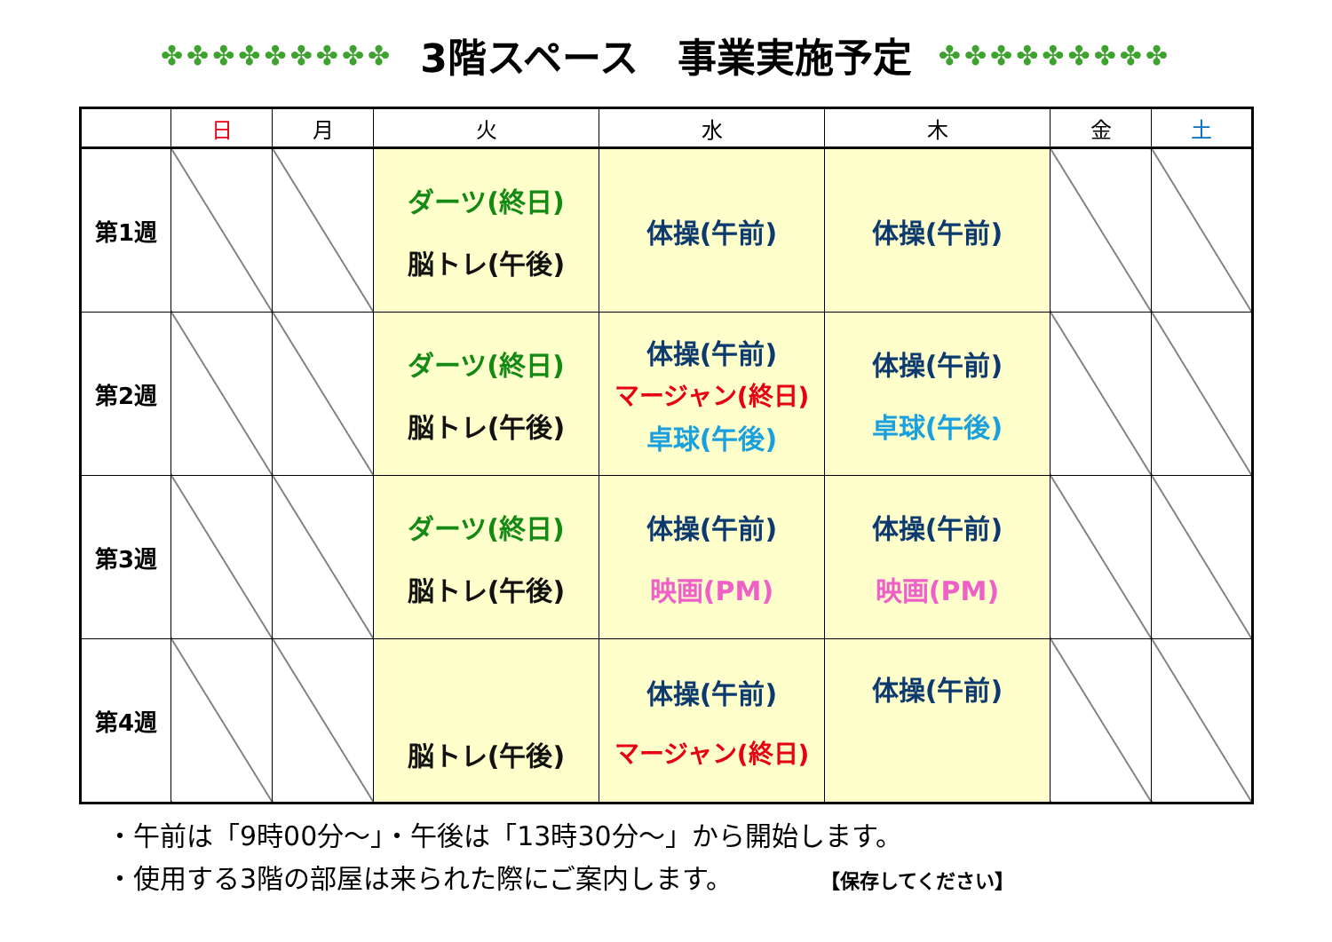✤✤✤✤✤✤✤✤✤
3階スペース　事業実施予定
✤✤✤✤✤✤✤✤✤
| | 日 | 月 | 火 | 水 | 木 | 金 | 土 |
| --- | --- | --- | --- | --- | --- | --- | --- |
| 第1週 | | | ダーツ(終日) 脳トレ(午後) | 体操(午前) | 体操(午前) | | |
| 第2週 | | | ダーツ(終日) 脳トレ(午後) | 体操(午前) マージャン(終日) 卓球(午後) | 体操(午前) 卓球(午後) | | |
| 第3週 | | | ダーツ(終日) 脳トレ(午後) | 体操(午前) 映画(PM) | 体操(午前) 映画(PM) | | |
| 第4週 | | | 脳トレ(午後) | 体操(午前) マージャン(終日) | 体操(午前) | | |
・午前は「9時00分～」・午後は「13時30分～」から開始します。
・使用する3階の部屋は来られた際にご案内します。 【保存してください】